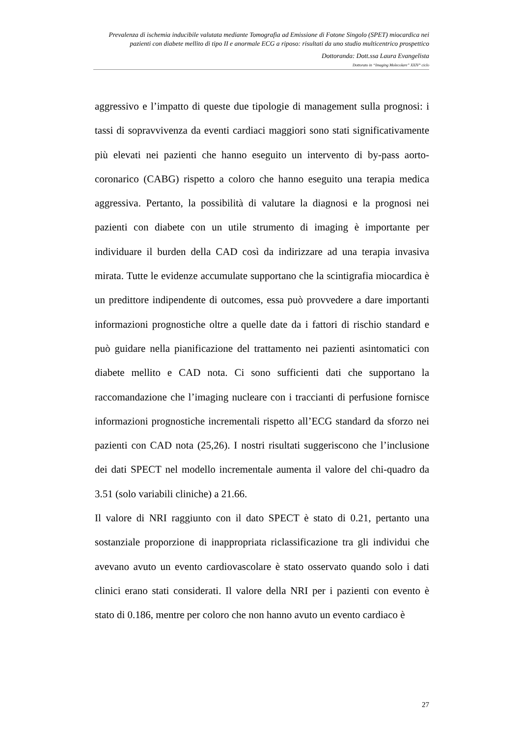Prevalenza di ischemia inducibile valutata mediante Tomografia ad Emissione di Fotone Singolo (SPET) miocardica nei pazienti con diabete mellito di tipo II e anormale ECG a riposo: risultati da uno studio multicentrico prospettico
Dottoranda: Dott.ssa Laura Evangelista
Dottorato in “Imaging Molecolare” XXIV° ciclo
aggressivo e l’impatto di queste due tipologie di management sulla prognosi: i tassi di sopravvivenza da eventi cardiaci maggiori sono stati significativamente più elevati nei pazienti che hanno eseguito un intervento di by-pass aorto-coronarico (CABG) rispetto a coloro che hanno eseguito una terapia medica aggressiva. Pertanto, la possibilità di valutare la diagnosi e la prognosi nei pazienti con diabete con un utile strumento di imaging è importante per individuare il burden della CAD così da indirizzare ad una terapia invasiva mirata. Tutte le evidenze accumulate supportano che la scintigrafia miocardica è un predittore indipendente di outcomes, essa può provvedere a dare importanti informazioni prognostiche oltre a quelle date da i fattori di rischio standard e può guidare nella pianificazione del trattamento nei pazienti asintomatici con diabete mellito e CAD nota. Ci sono sufficienti dati che supportano la raccomandazione che l’imaging nucleare con i traccianti di perfusione fornisce informazioni prognostiche incrementali rispetto all’ECG standard da sforzo nei pazienti con CAD nota (25,26). I nostri risultati suggeriscono che l’inclusione dei dati SPECT nel modello incrementale aumenta il valore del chi-quadro da 3.51 (solo variabili cliniche) a 21.66.
Il valore di NRI raggiunto con il dato SPECT è stato di 0.21, pertanto una sostanziale proporzione di inappropriata riclassificazione tra gli individui che avevano avuto un evento cardiovascolare è stato osservato quando solo i dati clinici erano stati considerati. Il valore della NRI per i pazienti con evento è stato di 0.186, mentre per coloro che non hanno avuto un evento cardiaco è
27